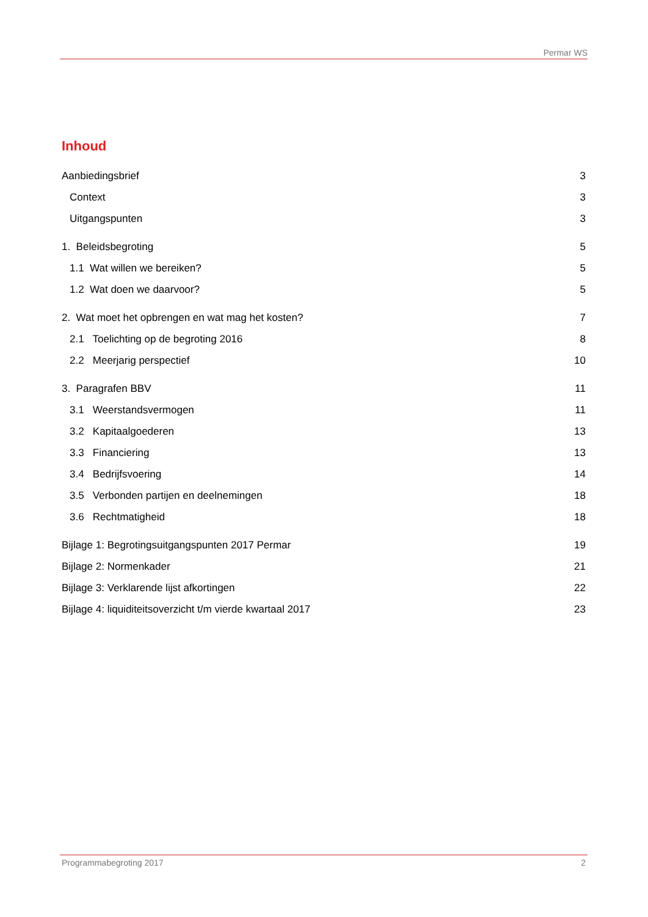Permar WS
Inhoud
Aanbiedingsbrief 3
Context 3
Uitgangspunten 3
1. Beleidsbegroting 5
1.1 Wat willen we bereiken? 5
1.2 Wat doen we daarvoor? 5
2. Wat moet het opbrengen en wat mag het kosten? 7
2.1 Toelichting op de begroting 2016 8
2.2 Meerjarig perspectief 10
3. Paragrafen BBV 11
3.1 Weerstandsvermogen 11
3.2 Kapitaalgoederen 13
3.3 Financiering 13
3.4 Bedrijfsvoering 14
3.5 Verbonden partijen en deelnemingen 18
3.6 Rechtmatigheid 18
Bijlage 1: Begrotingsuitgangspunten 2017 Permar 19
Bijlage 2: Normenkader 21
Bijlage 3: Verklarende lijst afkortingen 22
Bijlage 4: liquiditeitsoverzicht t/m vierde kwartaal 2017 23
Programmabegroting 2017 2